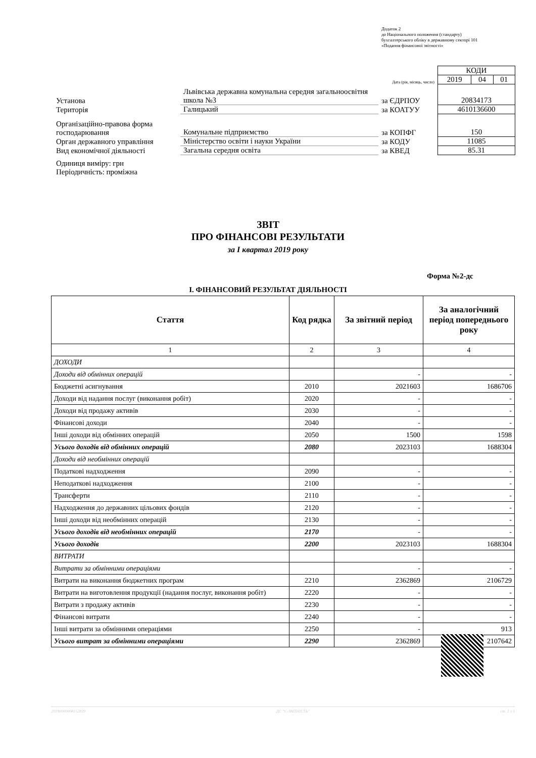Додаток 2
до Національного положення (стандарту)
бухгалтерського обліку в державному секторі 101
«Подання фінансової звітності»
| | | | КОДИ | | |
| | | Дата (рік, місяць, число) | 2019 | 04 | 01 |
| Установа | Львівська державна комунальна середня загальноосвітня школа №3 | за ЄДРПОУ | 20834173 | | |
| Територія | Галицький | за КОАТУУ | 4610136600 | | |
| Організаційно-правова форма господарювання | Комунальне підприємство | за КОПФГ | 150 | | |
| Орган державного управління | Міністерство освіти і науки України | за КОДУ | 11085 | | |
| Вид економічної діяльності | Загальна середня освіта | за КВЕД | 85.31 | | |
| Одиниця виміру: грн Періодичність: проміжна | | | | | |
ЗВІТ
ПРО ФІНАНСОВІ РЕЗУЛЬТАТИ
за I квартал 2019 року
Форма №2-дс
I. ФІНАНСОВИЙ РЕЗУЛЬТАТ ДІЯЛЬНОСТІ
| Стаття | Код рядка | За звітний період | За аналогічний період попереднього року |
| --- | --- | --- | --- |
| 1 | 2 | 3 | 4 |
| ДОХОДИ | | | |
| Доходи від обмінних операцій | | - | - |
| Бюджетні асигнування | 2010 | 2021603 | 1686706 |
| Доходи від надання послуг (виконання робіт) | 2020 | - | - |
| Доходи від продажу активів | 2030 | - | - |
| Фінансові доходи | 2040 | - | - |
| Інші доходи від обмінних операцій | 2050 | 1500 | 1598 |
| Усього доходів від обмінних операцій | 2080 | 2023103 | 1688304 |
| Доходи від необмінних операцій | | | |
| Податкові надходження | 2090 | - | - |
| Неподаткові надходження | 2100 | - | - |
| Трансферти | 2110 | - | - |
| Надходження до державних цільових фондів | 2120 | - | - |
| Інші доходи від необмінних операцій | 2130 | - | - |
| Усього доходів від необмінних операцій | 2170 | - | - |
| Усього доходів | 2200 | 2023103 | 1688304 |
| ВИТРАТИ | | | |
| Витрати за обмінними операціями | | - | - |
| Витрати на виконання бюджетних програм | 2210 | 2362869 | 2106729 |
| Витрати на виготовлення продукції (надання послуг, виконання робіт) | 2220 | - | - |
| Витрати з продажу активів | 2230 | - | - |
| Фінансові витрати | 2240 | - | - |
| Інші витрати за обмінними операціями | 2250 | - | 913 |
| Усього витрат за обмінними операціями | 2290 | 2362869 | 2107642 |
20190000008152839 ДС "Є-ЗВІТНІСТЬ" ст. 1 з 3